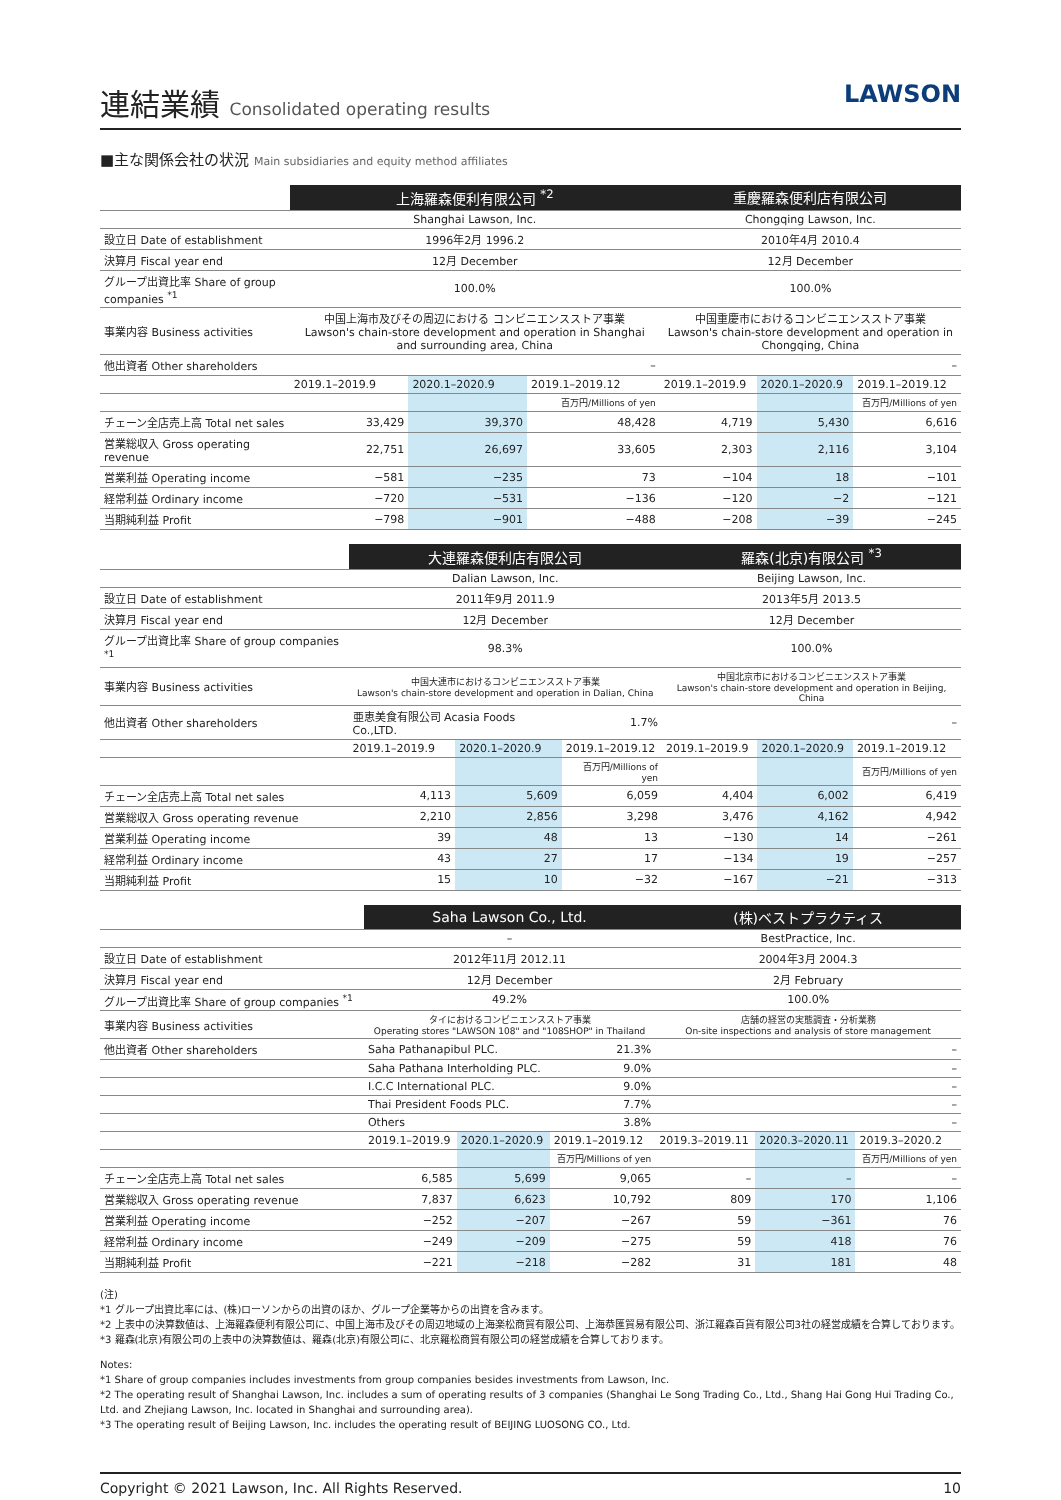連結業績 Consolidated operating results
LAWSON
■主な関係会社の状況 Main subsidiaries and equity method affiliates
| | 上海羅森便利有限公司 <sup>*2</sup> | | | 重慶羅森便利店有限公司 | | |
| | Shanghai Lawson, Inc. | | | Chongqing Lawson, Inc. | | |
| 設立日 Date of establishment | 1996年2月 1996.2 | | | 2010年4月 2010.4 | | |
| 決算月 Fiscal year end | 12月 December | | | 12月 December | | |
| グループ出資比率 Share of group companies <sup>*1</sup> | 100.0% | | | 100.0% | | |
| 事業内容 Business activities | 中国上海市及びその周辺における コンビニエンスストア事業 Lawson's chain-store development and operation in Shanghai and surrounding area, China | | | 中国重慶市におけるコンビニエンスストア事業 Lawson's chain-store development and operation in Chongqing, China | | |
| 他出資者 Other shareholders | – | | | – | | |
| | 2019.1–2019.9 | 2020.1–2020.9 | 2019.1–2019.12 | 2019.1–2019.9 | 2020.1–2020.9 | 2019.1–2019.12 |
| | | | 百万円/Millions of yen | | | 百万円/Millions of yen |
| チェーン全店売上高 Total net sales | 33,429 | 39,370 | 48,428 | 4,719 | 5,430 | 6,616 |
| 営業総収入 Gross operating revenue | 22,751 | 26,697 | 33,605 | 2,303 | 2,116 | 3,104 |
| 営業利益 Operating income | −581 | −235 | 73 | −104 | 18 | −101 |
| 経常利益 Ordinary income | −720 | −531 | −136 | −120 | −2 | −121 |
| 当期純利益 Profit | −798 | −901 | −488 | −208 | −39 | −245 |
| | 大連羅森便利店有限公司 | | | 羅森(北京)有限公司 <sup>*3</sup> | | |
| | Dalian Lawson, Inc. | | | Beijing Lawson, Inc. | | |
| 設立日 Date of establishment | 2011年9月 2011.9 | | | 2013年5月 2013.5 | | |
| 決算月 Fiscal year end | 12月 December | | | 12月 December | | |
| グループ出資比率 Share of group companies <sup>*1</sup> | 98.3% | | | 100.0% | | |
| 事業内容 Business activities | 中国大連市におけるコンビニエンスストア事業 Lawson's chain-store development and operation in Dalian, China | | | 中国北京市におけるコンビニエンスストア事業 Lawson's chain-store development and operation in Beijing, China | | |
| 他出資者 Other shareholders | 亜恵美食有限公司 Acasia Foods Co.,LTD. | | 1.7% | – | | |
| | 2019.1–2019.9 | 2020.1–2020.9 | 2019.1–2019.12 | 2019.1–2019.9 | 2020.1–2020.9 | 2019.1–2019.12 |
| | | | 百万円/Millions of yen | | | 百万円/Millions of yen |
| チェーン全店売上高 Total net sales | 4,113 | 5,609 | 6,059 | 4,404 | 6,002 | 6,419 |
| 営業総収入 Gross operating revenue | 2,210 | 2,856 | 3,298 | 3,476 | 4,162 | 4,942 |
| 営業利益 Operating income | 39 | 48 | 13 | −130 | 14 | −261 |
| 経常利益 Ordinary income | 43 | 27 | 17 | −134 | 19 | −257 |
| 当期純利益 Profit | 15 | 10 | −32 | −167 | −21 | −313 |
| | Saha Lawson Co., Ltd. | | | (株)ベストプラクティス | | |
| | – | | | BestPractice, Inc. | | |
| 設立日 Date of establishment | 2012年11月 2012.11 | | | 2004年3月 2004.3 | | |
| 決算月 Fiscal year end | 12月 December | | | 2月 February | | |
| グループ出資比率 Share of group companies <sup>*1</sup> | 49.2% | | | 100.0% | | |
| 事業内容 Business activities | タイにおけるコンビニエンスストア事業 Operating stores "LAWSON 108" and "108SHOP" in Thailand | | | 店舗の経営の実態調査・分析業務 On-site inspections and analysis of store management | | |
| 他出資者 Other shareholders | Saha Pathanapibul PLC. | | 21.3% | – | | |
| | Saha Pathana Interholding PLC. | | 9.0% | – | | |
| | I.C.C International PLC. | | 9.0% | – | | |
| | Thai President Foods PLC. | | 7.7% | – | | |
| | Others | | 3.8% | – | | |
| | 2019.1–2019.9 | 2020.1–2020.9 | 2019.1–2019.12 | 2019.3–2019.11 | 2020.3–2020.11 | 2019.3–2020.2 |
| | | | 百万円/Millions of yen | | | 百万円/Millions of yen |
| チェーン全店売上高 Total net sales | 6,585 | 5,699 | 9,065 | – | – | – |
| 営業総収入 Gross operating revenue | 7,837 | 6,623 | 10,792 | 809 | 170 | 1,106 |
| 営業利益 Operating income | −252 | −207 | −267 | 59 | −361 | 76 |
| 経常利益 Ordinary income | −249 | −209 | −275 | 59 | 418 | 76 |
| 当期純利益 Profit | −221 | −218 | −282 | 31 | 181 | 48 |
(注)
*1 グループ出資比率には、(株)ローソンからの出資のほか、グループ企業等からの出資を含みます。
*2 上表中の決算数値は、上海羅森便利有限公司に、中国上海市及びその周辺地域の上海楽松商貿有限公司、上海恭匯貿易有限公司、浙江羅森百貨有限公司3社の経営成績を合算しております。
*3 羅森(北京)有限公司の上表中の決算数値は、羅森(北京)有限公司に、北京羅松商貿有限公司の経営成績を合算しております。
Notes:
*1 Share of group companies includes investments from group companies besides investments from Lawson, Inc.
*2 The operating result of Shanghai Lawson, Inc. includes a sum of operating results of 3 companies (Shanghai Le Song Trading Co., Ltd., Shang Hai Gong Hui Trading Co., Ltd. and Zhejiang Lawson, Inc. located in Shanghai and surrounding area).
*3 The operating result of Beijing Lawson, Inc. includes the operating result of BEIJING LUOSONG CO., Ltd.
Copyright © 2021 Lawson, Inc. All Rights Reserved. 10